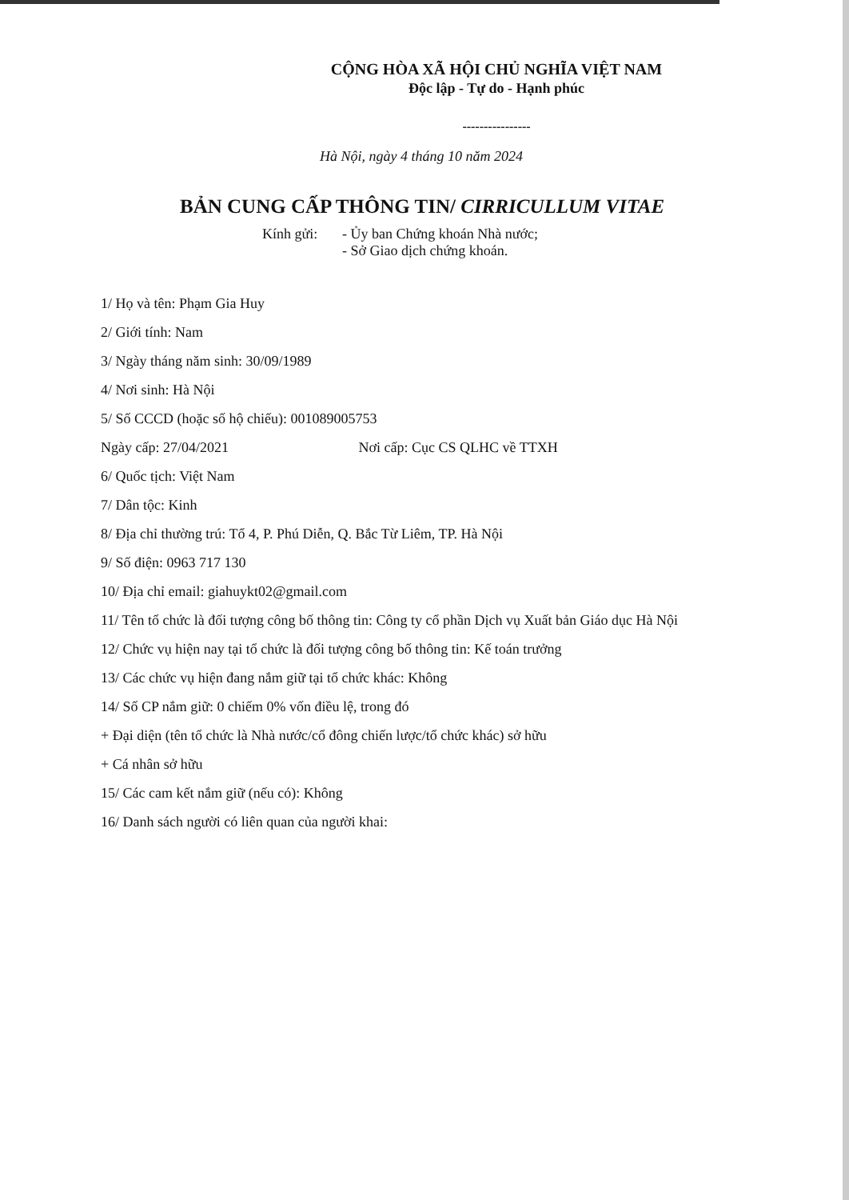CỘNG HÒA XÃ HỘI CHỦ NGHĨA VIỆT NAM
Độc lập - Tự do - Hạnh phúc
----------------
Hà Nội, ngày 4 tháng 10 năm 2024
BẢN CUNG CẤP THÔNG TIN/ CIRRICULLUM VITAE
Kính gửi: - Ủy ban Chứng khoán Nhà nước;
- Sở Giao dịch chứng khoán.
1/ Họ và tên: Phạm Gia Huy
2/ Giới tính: Nam
3/ Ngày tháng năm sinh: 30/09/1989
4/ Nơi sinh: Hà Nội
5/ Số CCCD (hoặc số hộ chiếu): 001089005753
Ngày cấp: 27/04/2021 Nơi cấp: Cục CS QLHC về TTXH
6/ Quốc tịch: Việt Nam
7/ Dân tộc: Kinh
8/ Địa chỉ thường trú: Tổ 4, P. Phú Diễn, Q. Bắc Từ Liêm, TP. Hà Nội
9/ Số điện: 0963 717 130
10/ Địa chỉ email: giahuykt02@gmail.com
11/ Tên tổ chức là đối tượng công bố thông tin: Công ty cổ phần Dịch vụ Xuất bản Giáo dục Hà Nội
12/ Chức vụ hiện nay tại tổ chức là đối tượng công bố thông tin: Kế toán trưởng
13/ Các chức vụ hiện đang nắm giữ tại tổ chức khác: Không
14/ Số CP nắm giữ: 0 chiếm 0% vốn điều lệ, trong đó
+ Đại diện (tên tổ chức là Nhà nước/cổ đông chiến lược/tổ chức khác) sở hữu
+ Cá nhân sở hữu
15/ Các cam kết nắm giữ (nếu có): Không
16/ Danh sách người có liên quan của người khai: